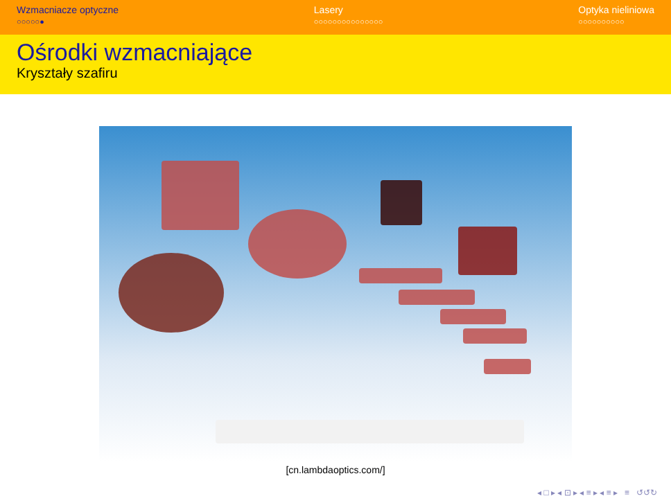Wzmacniacze optyczne
○○○○○●
Lasery
○○○○○○○○○○○○○○○
Optyka nieliniowa
○○○○○○○○○○
Ośrodki wzmacniające
Kryształy szafiru
[cn.lambdaoptics.com/]
◂ □ ▸ ◂ ⊡ ▸ ◂ ≡ ▸ ◂ ≡ ▸ ≡ ↺↺↻